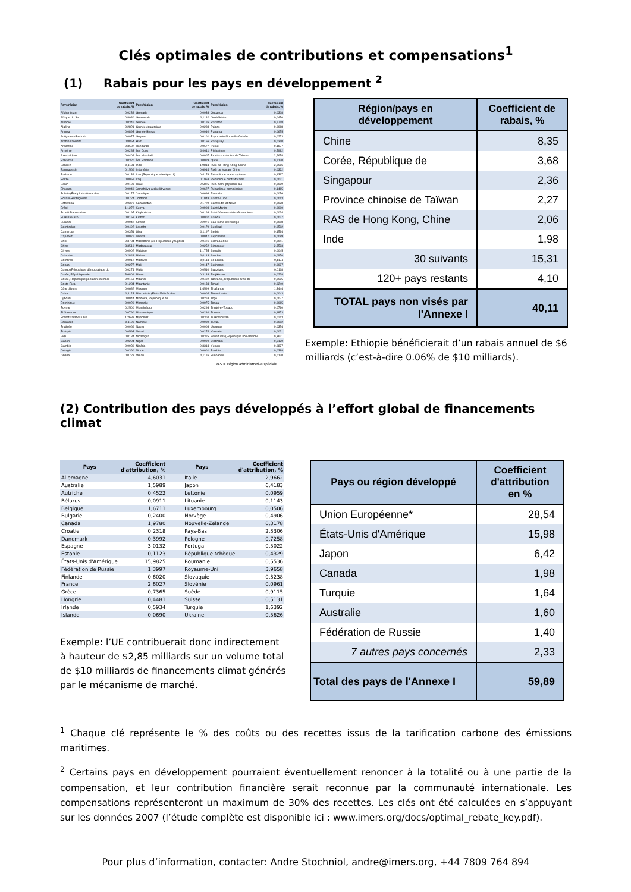Clés optimales de contributions et compensations<sup>1</sup>
(1) Rabais pour les pays en développement <sup>2</sup>
| Pays/région | Coefficient de rabais, % | Pays/région | Coefficient de rabais, % | Pays/région | Coefficient de rabais, % |
| --- | --- | --- | --- | --- | --- |
| Afghanistan | 0,0238 | Grenade | 0,0038 | Ouganda | 0,0308 |
| Afrique du Sud | 0,8080 | Guatemala | 0,1182 | Ouzbékistan | 0,0450 |
| Albanie | 0,0346 | Guinée | 0,0126 | Pakistan | 0,2748 |
| Algérie | 0,2821 | Guinée équatoriale | 0,0288 | Palaos | 0,0018 |
| Angola | 0,0893 | Guinée-Bissau | 0,0010 | Panama | 0,0655 |
| Antigua-et-Barbuda | 0,0075 | Guyana | 0,0101 | Papouasie-Nouvelle-Guinée | 0,0273 |
| Arabie saoudite | 0,8854 | Haïti | 0,0156 | Paraguay | 0,0340 |
| Argentine | 0,3587 | Honduras | 0,0577 | Pérou | 0,1677 |
| Arménie | 0,0283 | Îles Cook | 0,0011 | Philippines | 0,5982 |
| Azerbaïdjan | 0,0404 | Îles Marshall | 0,0007 | Province chinoise de Taïwan | 2,2658 |
| Bahamas | 0,0320 | Îles Salomon | 0,0029 | Qatar | 0,2130 |
| Bahreïn | 0,1131 | Inde | 1,9813 | RAS de Hong Kong, Chine | 2,0586 |
| Bangladesh | 0,1566 | Indonésie | 0,6914 | RAS de Macao, Chine | 0,0322 |
| Barbade | 0,0134 | Iran (République islamique d') | 0,4178 | République arabe syrienne | 0,1397 |
| Belize | 0,0059 | Iraq | 0,1953 | République centrafricaine | 0,0021 |
| Bénin | 0,0103 | Israël | 0,5825 | Rép. dém. populaire lao | 0,0099 |
| Bhoutan | 0,0049 | Jamahiriya arabe libyenne | 0,0627 | République dominicaine | 0,1415 |
| Bolivie (État plurinational de) | 0,0177 | Jamaïque | 0,0696 | Rwanda | 0,0056 |
| Bosnie-Herzégovine | 0,0724 | Jordanie | 0,1048 | Sainte-Lucie | 0,0063 |
| Botswana | 0,0370 | Kazakhstan | 0,1729 | Saint-Kitts-et-Nevis | 0,0028 |
| Brésil | 1,1272 | Kenya | 0,0908 | Saint-Martin | 0,0000 |
| Brunéi Darussalam | 0,0195 | Kirghizistan | 0,0168 | Saint-Vincent-et-les Grenadines | 0,0034 |
| Burkina Faso | 0,0158 | Kiribati | 0,0007 | Samoa | 0,0027 |
| Burundi | 0,0042 | Koweït | 0,2071 | Sao Tomé-et-Principe | 0,0008 |
| Cambodge | 0,0492 | Lesotho | 0,0179 | Sénégal | 0,0502 |
| Cameroun | 0,0351 | Liban | 0,1197 | Serbie | 0,1594 |
| Cap-Vert | 0,0076 | Libéria | 0,0047 | Seychelles | 0,0089 |
| Chili | 0,3784 | Macédoine (ex-République yougosla | 0,0421 | Sierra Leone | 0,0041 |
| Chine | 8,3519 | Madagascar | 0,0252 | Singapour | 2,3593 |
| Chypre | 0,0902 | Malaisie | 1,1755 | Somalie | 0,0045 |
| Colombie | 0,2848 | Malawi | 0,0113 | Soudan | 0,0970 |
| Comores | 0,0012 | Maldives | 0,0113 | Sri Lanka | 0,1174 |
| Congo | 0,0277 | Mali | 0,0147 | Suriname | 0,0097 |
| Congo (République démocratique du | 0,0274 | Malte | 0,0510 | Swaziland | 0,0118 |
| Corée, République de | 3,6809 | Maroc | 0,3183 | Tadjikistan | 0,0228 |
| Corée, République populaire démocr | 0,0153 | Maurice | 0,0402 | Tanzanie, République-Unie de | 0,0595 |
| Costa Rica | 0,1284 | Mauritanie | 0,0133 | Tchad | 0,0240 |
| Côte d'Ivoire | 0,0682 | Mexique | 1,4599 | Thaïlande | 1,3444 |
| Cuba | 0,1123 | Micronésie (États fédérés de) | 0,0004 | Timor-Leste | 0,0043 |
| Djibouti | 0,0044 | Moldova, République de | 0,0263 | Togo | 0,0077 |
| Dominique | 0,0020 | Mongolie | 0,0075 | Tonga | 0,0015 |
| Égypte | 0,2500 | Monténégro | 0,0298 | Trinité-et-Tobago | 0,0790 |
| El Salvador | 0,0790 | Mozambique | 0,0210 | Tunisie | 0,1873 |
| Émirats arabes unis | 1,2688 | Myanmar | 0,0304 | Turkménistan | 0,0213 |
| Équateur | 0,1196 | Namibie | 0,0089 | Tuvalu | 0,0002 |
| Érythrée | 0,0066 | Nauru | 0,0008 | Uruguay | 0,0354 |
| Éthiopie | 0,0593 | Népal | 0,0274 | Vanuatu | 0,0021 |
| Fidji | 0,0184 | Nicaragua | 0,0325 | Venezuela (République bolivarienne | 0,3621 |
| Gabon | 0,0204 | Niger | 0,0090 | Viet Nam | 0,5120 |
| Gambie | 0,0030 | Nigéria | 0,3313 | Yémen | 0,0827 |
| Géorgie | 0,0360 | Nioué | 0,0001 | Zambie | 0,0388 |
| Ghana | 0,0728 | Oman | 0,1176 | Zimbabwe | 0,0130 |
RAS = Région administrative spéciale
| Région/pays en développement | Coefficient de rabais, % |
| --- | --- |
| Chine | 8,35 |
| Corée, République de | 3,68 |
| Singapour | 2,36 |
| Province chinoise de Taïwan | 2,27 |
| RAS de Hong Kong, Chine | 2,06 |
| Inde | 1,98 |
| 30 suivants | 15,31 |
| 120+ pays restants | 4,10 |
| TOTAL pays non visés par l'Annexe I | 40,11 |
Exemple: Ethiopie bénéficierait d’un rabais annuel de $6 milliards (c’est-à-dire 0.06% de $10 milliards).
(2) Contribution des pays développés à l’effort global de financements climat
| Pays | Coefficient d'attribution, % | Pays | Coefficient d'attribution, % |
| --- | --- | --- | --- |
| Allemagne | 4,6031 | Italie | 2,9662 |
| Australie | 1,5989 | Japon | 6,4183 |
| Autriche | 0,4522 | Lettonie | 0,0959 |
| Bélarus | 0,0911 | Lituanie | 0,1143 |
| Belgique | 1,6711 | Luxembourg | 0,0506 |
| Bulgarie | 0,2400 | Norvège | 0,4906 |
| Canada | 1,9780 | Nouvelle-Zélande | 0,3178 |
| Croatie | 0,2318 | Pays-Bas | 2,3306 |
| Danemark | 0,3992 | Pologne | 0,7258 |
| Espagne | 3,0132 | Portugal | 0,5022 |
| Estonie | 0,1123 | République tchèque | 0,4329 |
| États-Unis d'Amérique | 15,9825 | Roumanie | 0,5536 |
| Fédération de Russie | 1,3997 | Royaume-Uni | 3,9658 |
| Finlande | 0,6020 | Slovaquie | 0,3238 |
| France | 2,6027 | Slovénie | 0,0961 |
| Grèce | 0,7365 | Suède | 0,9115 |
| Hongrie | 0,4481 | Suisse | 0,5131 |
| Irlande | 0,5934 | Turquie | 1,6392 |
| Islande | 0,0690 | Ukraine | 0,5626 |
Exemple: l’UE contribuerait donc indirectement à hauteur de $2,85 milliards sur un volume total de $10 milliards de financements climat générés par le mécanisme de marché.
| Pays ou région développé | Coefficient d'attribution en % |
| --- | --- |
| Union Européenne* | 28,54 |
| États-Unis d'Amérique | 15,98 |
| Japon | 6,42 |
| Canada | 1,98 |
| Turquie | 1,64 |
| Australie | 1,60 |
| Fédération de Russie | 1,40 |
| 7 autres pays concernés | 2,33 |
| Total des pays de l'Annexe I | 59,89 |
<sup>1</sup> Chaque clé représente le % des coûts ou des recettes issus de la tarification carbone des émissions maritimes.
<sup>2</sup> Certains pays en développement pourraient éventuellement renoncer à la totalité ou à une partie de la compensation, et leur contribution financière serait reconnue par la communauté internationale. Les compensations représenteront un maximum de 30% des recettes. Les clés ont été calculées en s’appuyant sur les données 2007 (l’étude complète est disponible ici : www.imers.org/docs/optimal_rebate_key.pdf).
Pour plus d’information, contacter: Andre Stochniol, andre@imers.org, +44 7809 764 894